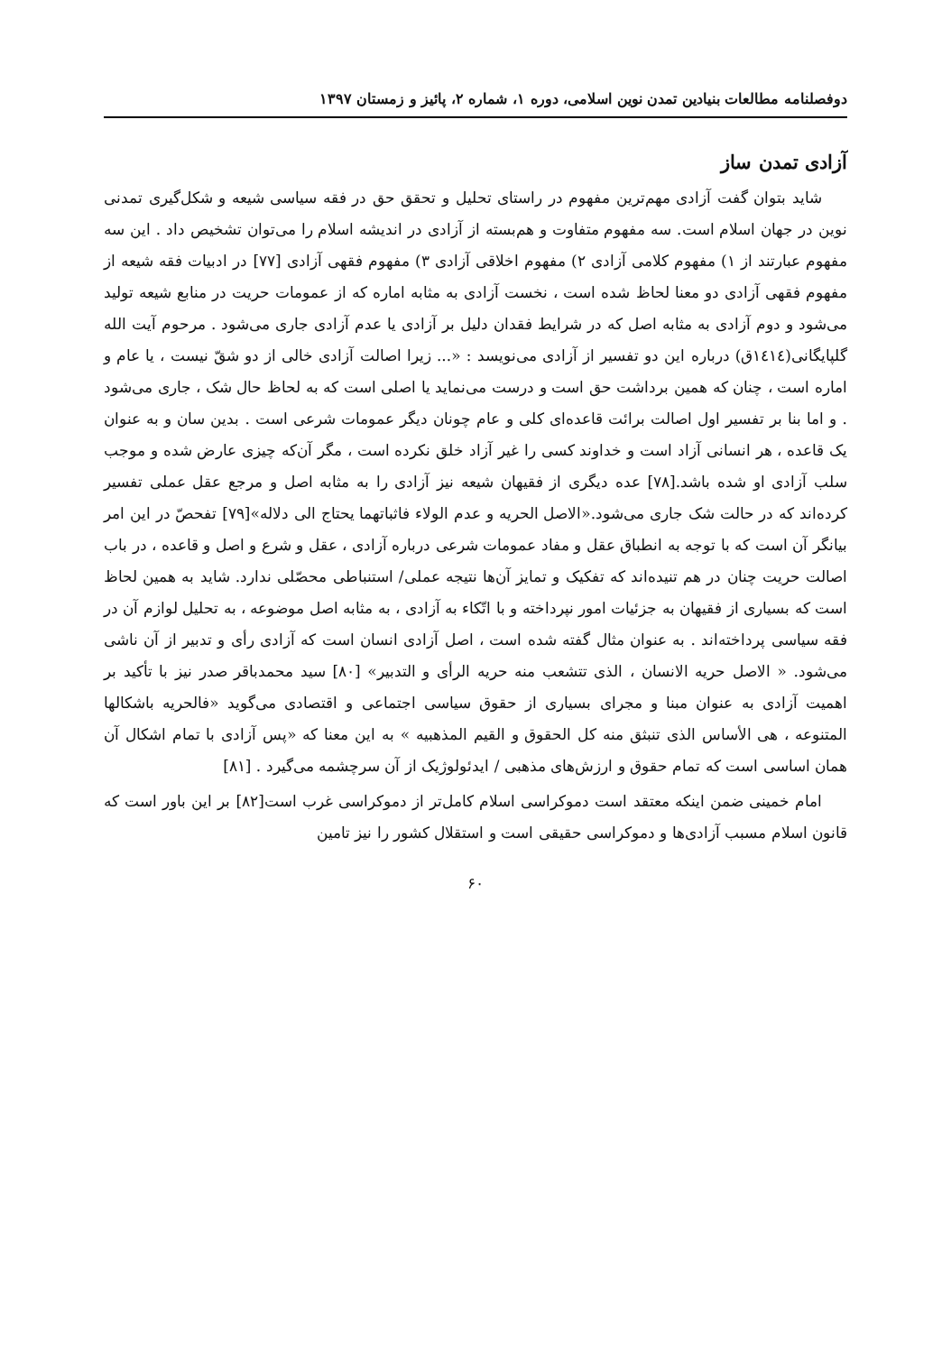دوفصلنامه مطالعات بنیادین تمدن نوین اسلامی، دوره ۱، شماره ۲، پائیز و زمستان ۱۳۹۷
آزادی تمدن ساز
شاید بتوان گفت آزادی مهم‌ترین مفهوم در راستای تحلیل و تحقق حق در فقه سیاسی شیعه و شکل‌گیری تمدنی نوین در جهان اسلام است. سه مفهوم متفاوت و هم‌بسته از آزادی در اندیشه اسلام را می‌توان تشخیص داد . این سه مفهوم عبارتند از ۱) مفهوم کلامی آزادی ۲) مفهوم اخلاقی آزادی ۳) مفهوم فقهی آزادی [۷۷] در ادبیات فقه شیعه از مفهوم فقهی آزادی دو معنا لحاظ شده است ، نخست آزادی به مثابه اماره که از عمومات حریت در منابع شیعه تولید می‌شود و دوم آزادی به مثابه اصل که در شرایط فقدان دلیل بر آزادی یا عدم آزادی جاری می‌شود . مرحوم آیت الله گلپایگانی(١٤١٤ق) درباره این دو تفسیر از آزادی می‌نویسد : «... زیرا اصالت آزادی خالی از دو شقّ نیست ، یا عام و اماره است ، چنان که همین برداشت حق است و درست می‌نماید یا اصلی است که به لحاظ حال شک ، جاری می‌شود . و اما بنا بر تفسیر اول اصالت برائت قاعده‌ای کلی و عام چونان دیگر عمومات شرعی است . بدین سان و به عنوان یک قاعده ، هر انسانی آزاد است و خداوند کسی را غیر آزاد خلق نکرده است ، مگر آن‌که چیزی عارض شده و موجب سلب آزادی او شده باشد.[۷۸] عده دیگری از فقیهان شیعه نیز آزادی را به مثابه اصل و مرجع عقل عملی تفسیر کرده‌اند که در حالت شک جاری می‌شود.«الاصل الحریه و عدم الولاء فاثباتهما یحتاج الی دلاله»[۷۹] تفحصّ در این امر بیانگر آن است که با توجه به انطباق عقل و مفاد عمومات شرعی درباره آزادی ، عقل و شرع و اصل و قاعده ، در باب اصالت حریت چنان در هم تنیده‌اند که تفکیک و تمایز آن‌ها نتیجه عملی/ استنباطی محصّلی ندارد. شاید به همین لحاظ است که بسیاری از فقیهان به جزئیات امور نپرداخته و با اتّکاء به آزادی ، به مثابه اصل موضوعه ، به تحلیل لوازم آن در فقه سیاسی پرداخته‌اند . به عنوان مثال گفته شده است ، اصل آزادی انسان است که آزادی رأی و تدبیر از آن ناشی می‌شود. « الاصل حریه الانسان ، الذی تتشعب منه حریه الرأی و التدبیر» [۸۰] سید محمدباقر صدر نیز با تأکید بر اهمیت آزادی به عنوان مبنا و مجرای بسیاری از حقوق سیاسی اجتماعی و اقتصادی می‌گوید «فالحریه باشکالها المتنوعه ، هی الأساس الذی تنبثق منه کل الحقوق و القیم المذهبیه » به این معنا که «پس آزادی با تمام اشکال آن همان اساسی است که تمام حقوق و ارزش‌های مذهبی / ایدئولوژیک از آن سرچشمه می‌گیرد . [۸۱]
امام خمینی ضمن اینکه معتقد است دموکراسی اسلام کامل‌تر از دموکراسی غرب است[۸۲] بر این باور است که قانون اسلام مسبب آزادی‌ها و دموکراسی حقیقی است و استقلال کشور را نیز تامین
۶۰